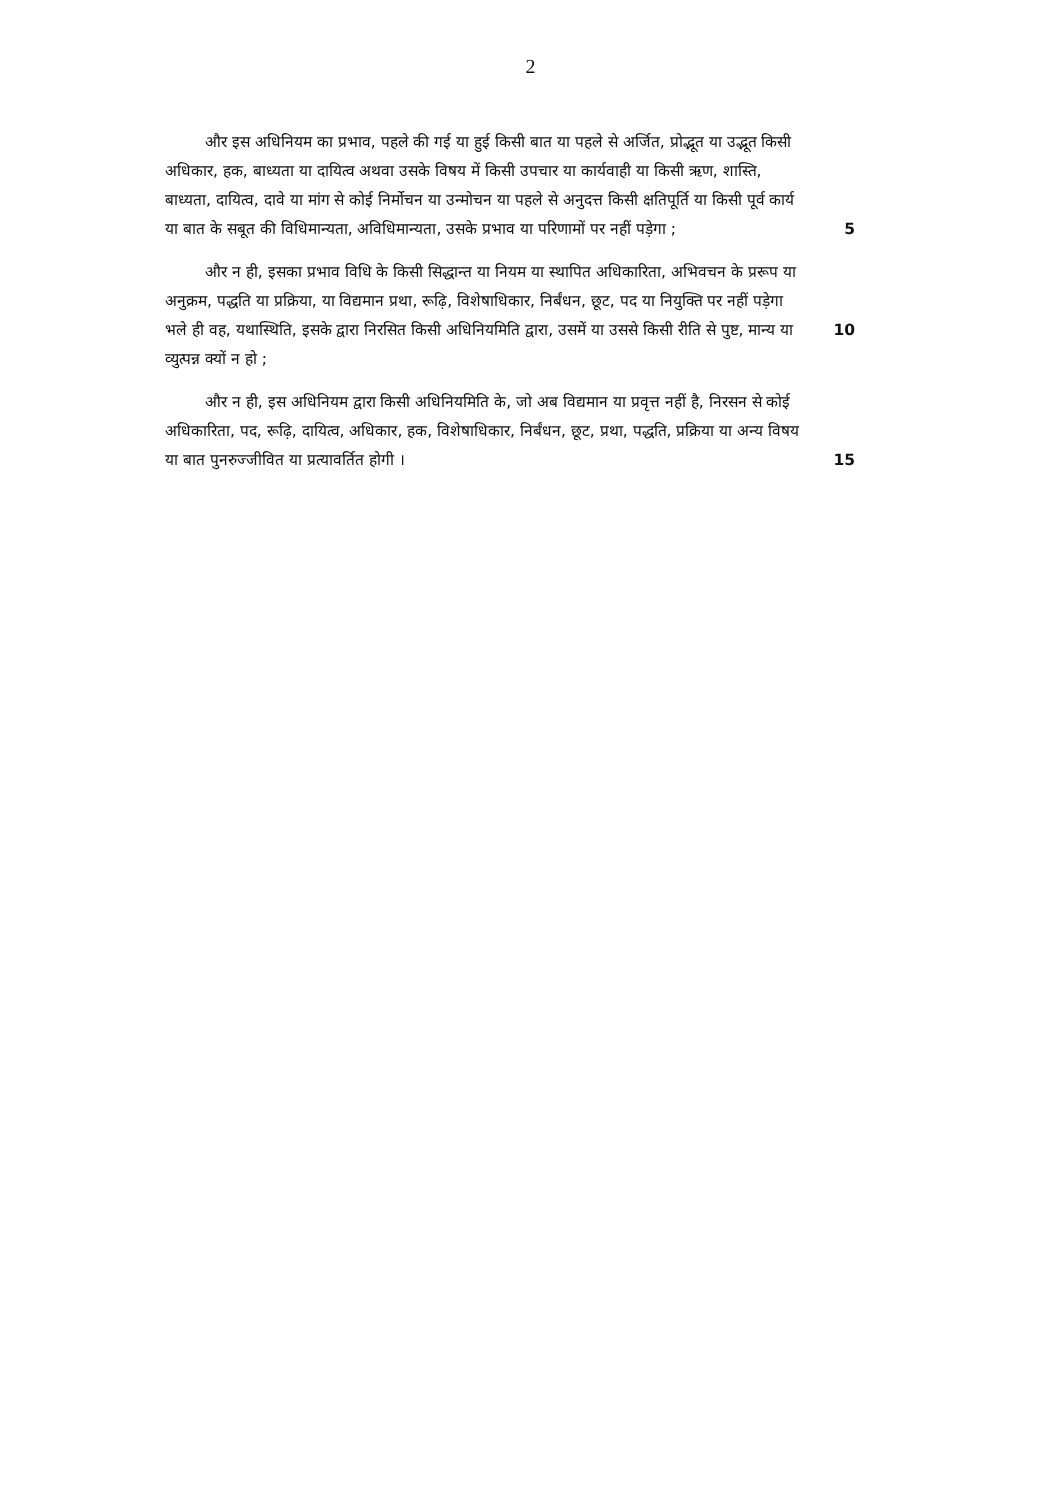2
और इस अधिनियम का प्रभाव, पहले की गई या हुई किसी बात या पहले से अर्जित, प्रोद्भूत या उद्भूत किसी अधिकार, हक, बाध्यता या दायित्व अथवा उसके विषय में किसी उपचार या कार्यवाही या किसी ऋण, शास्ति, बाध्यता, दायित्व, दावे या मांग से कोई निर्मोचन या उन्मोचन या पहले से अनुदत्त किसी क्षतिपूर्ति या किसी पूर्व कार्य या बात के सबूत की विधिमान्यता, अविधिमान्यता, उसके प्रभाव या परिणामों पर नहीं 5 पड़ेगा ;
और न ही, इसका प्रभाव विधि के किसी सिद्धान्त या नियम या स्थापित अधिकारिता, अभिवचन के प्ररूप या अनुक्रम, पद्धति या प्रक्रिया, या विद्यमान प्रथा, रूढ़ि, विशेषाधिकार, निर्बंधन, छूट, पद या नियुक्ति पर नहीं पड़ेगा भले ही वह, यथास्थिति, इसके द्वारा निरसित किसी अधिनियमिति द्वारा, उसमें या उससे किसी रीति से पुष्ट, 10 मान्य या व्युत्पन्न क्यों न हो ;
और न ही, इस अधिनियम द्वारा किसी अधिनियमिति के, जो अब विद्यमान या प्रवृत्त नहीं है, निरसन से कोई अधिकारिता, पद, रूढ़ि, दायित्व, अधिकार, हक, विशेषाधिकार, निर्बंधन, छूट, प्रथा, पद्धति, प्रक्रिया या अन्य विषय या बात पुनरुज्जीवित 15 या प्रत्यावर्तित होगी ।